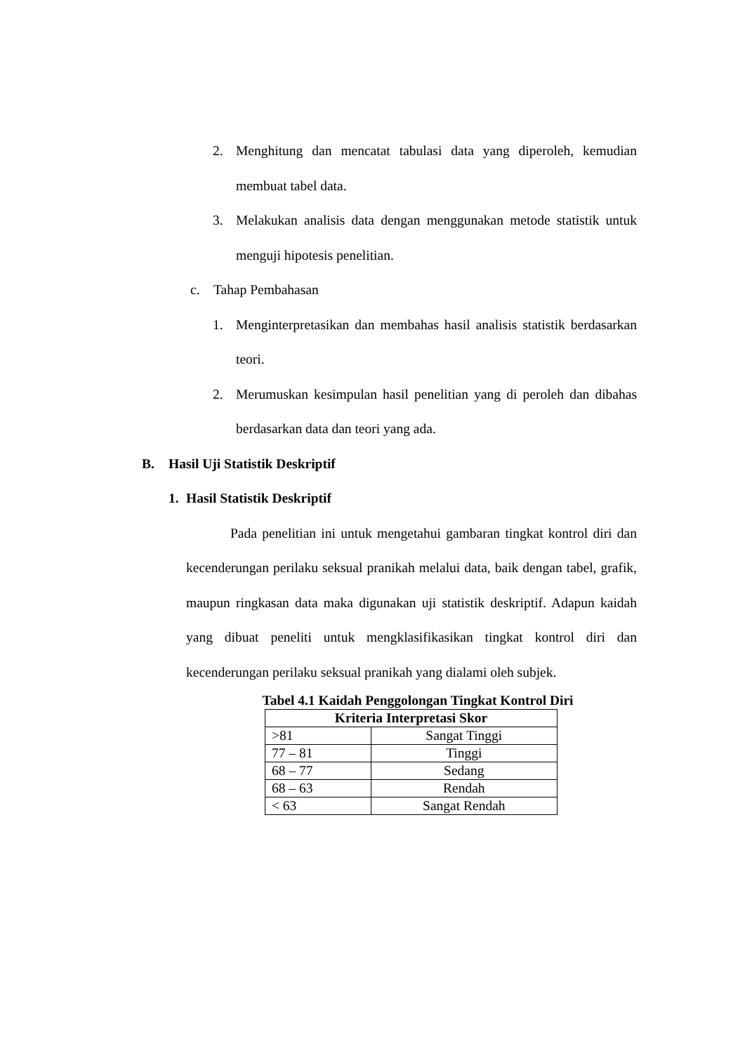2. Menghitung dan mencatat tabulasi data yang diperoleh, kemudian membuat tabel data.
3. Melakukan analisis data dengan menggunakan metode statistik untuk menguji hipotesis penelitian.
c. Tahap Pembahasan
1. Menginterpretasikan dan membahas hasil analisis statistik berdasarkan teori.
2. Merumuskan kesimpulan hasil penelitian yang di peroleh dan dibahas berdasarkan data dan teori yang ada.
B. Hasil Uji Statistik Deskriptif
1. Hasil Statistik Deskriptif
Pada penelitian ini untuk mengetahui gambaran tingkat kontrol diri dan kecenderungan perilaku seksual pranikah melalui data, baik dengan tabel, grafik, maupun ringkasan data maka digunakan uji statistik deskriptif. Adapun kaidah yang dibuat peneliti untuk mengklasifikasikan tingkat kontrol diri dan kecenderungan perilaku seksual pranikah yang dialami oleh subjek.
Tabel 4.1 Kaidah Penggolongan Tingkat Kontrol Diri
| Kriteria Interpretasi Skor | |
| --- | --- |
| >81 | Sangat Tinggi |
| 77 – 81 | Tinggi |
| 68 – 77 | Sedang |
| 68 – 63 | Rendah |
| < 63 | Sangat Rendah |